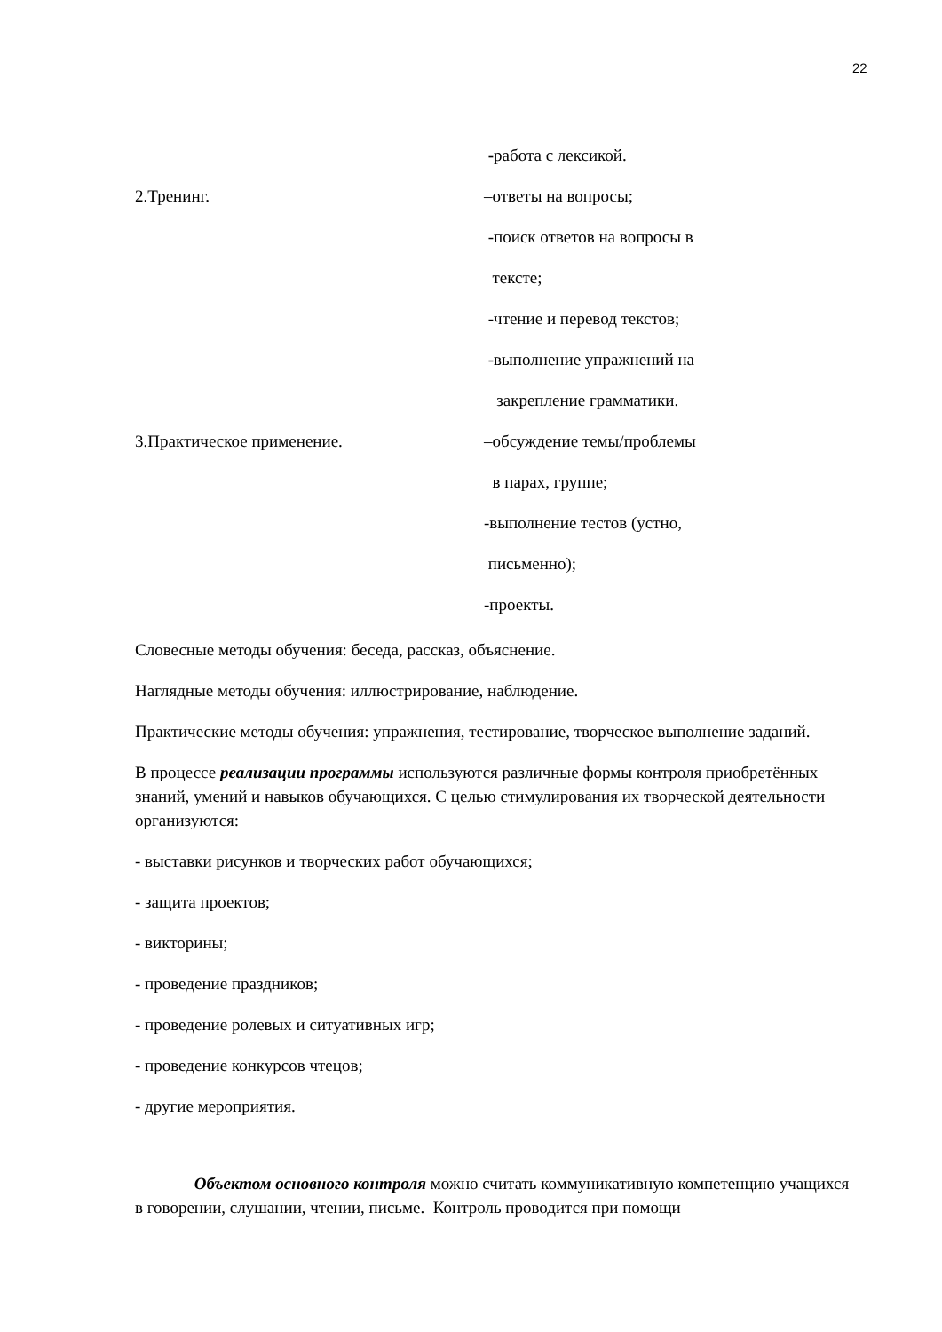22
-работа с лексикой.
2.Тренинг. –ответы на вопросы;
-поиск ответов на вопросы в
тексте;
-чтение и перевод текстов;
-выполнение упражнений на
закрепление грамматики.
3.Практическое применение. –обсуждение темы/проблемы
в парах, группе;
-выполнение тестов (устно,
письменно);
-проекты.
Словесные методы обучения: беседа, рассказ, объяснение.
Наглядные методы обучения: иллюстрирование, наблюдение.
Практические методы обучения: упражнения, тестирование, творческое выполнение заданий.
В процессе реализации программы используются различные формы контроля приобретённых знаний, умений и навыков обучающихся. С целью стимулирования их творческой деятельности организуются:
- выставки рисунков и творческих работ обучающихся;
- защита проектов;
- викторины;
- проведение праздников;
- проведение ролевых и ситуативных игр;
- проведение конкурсов чтецов;
- другие мероприятия.
Объектом основного контроля можно считать коммуникативную компетенцию учащихся в говорении, слушании, чтении, письме. Контроль проводится при помощи